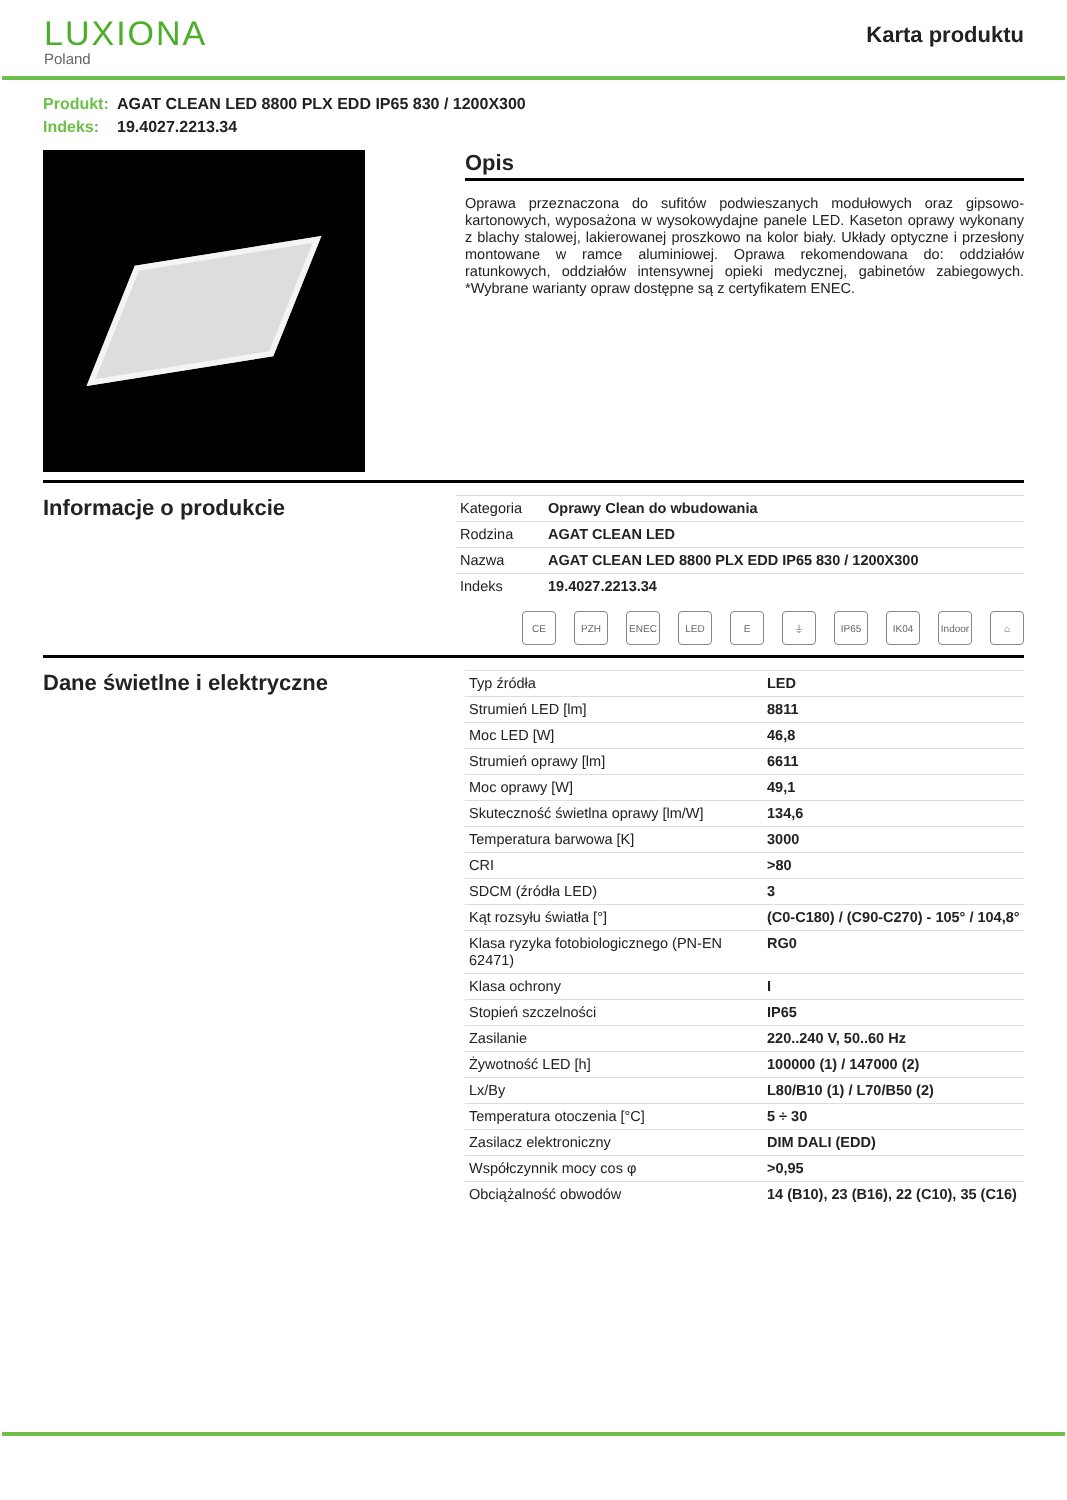LUXIONA
Poland
Karta produktu
Produkt: AGAT CLEAN LED 8800 PLX EDD IP65 830 / 1200X300
Indeks: 19.4027.2213.34
Opis
Oprawa przeznaczona do sufitów podwieszanych modułowych oraz gipsowo-kartonowych, wyposażona w wysokowydajne panele LED. Kaseton oprawy wykonany z blachy stalowej, lakierowanej proszkowo na kolor biały. Układy optyczne i przesłony montowane w ramce aluminiowej. Oprawa rekomendowana do: oddziałów ratunkowych, oddziałów intensywnej opieki medycznej, gabinetów zabiegowych. *Wybrane warianty opraw dostępne są z certyfikatem ENEC.
Informacje o produkcie
| Kategoria | Oprawy Clean do wbudowania |
| Rodzina | AGAT CLEAN LED |
| Nazwa | AGAT CLEAN LED 8800 PLX EDD IP65 830 / 1200X300 |
| Indeks | 19.4027.2213.34 |
CE PZH ENEC LED E ⏚ IP65 IK04 Indoor
⌂
Dane świetlne i elektryczne
| Typ źródła | LED |
| Strumień LED [lm] | 8811 |
| Moc LED [W] | 46,8 |
| Strumień oprawy [lm] | 6611 |
| Moc oprawy [W] | 49,1 |
| Skuteczność świetlna oprawy [lm/W] | 134,6 |
| Temperatura barwowa [K] | 3000 |
| CRI | >80 |
| SDCM (źródła LED) | 3 |
| Kąt rozsyłu światła [°] | (C0-C180) / (C90-C270) - 105° / 104,8° |
| Klasa ryzyka fotobiologicznego (PN-EN 62471) | RG0 |
| Klasa ochrony | I |
| Stopień szczelności | IP65 |
| Zasilanie | 220..240 V, 50..60 Hz |
| Żywotność LED [h] | 100000 (1) / 147000 (2) |
| Lx/By | L80/B10 (1) / L70/B50 (2) |
| Temperatura otoczenia [°C] | 5 ÷ 30 |
| Zasilacz elektroniczny | DIM DALI (EDD) |
| Współczynnik mocy cos φ | >0,95 |
| Obciążalność obwodów | 14 (B10), 23 (B16), 22 (C10), 35 (C16) |